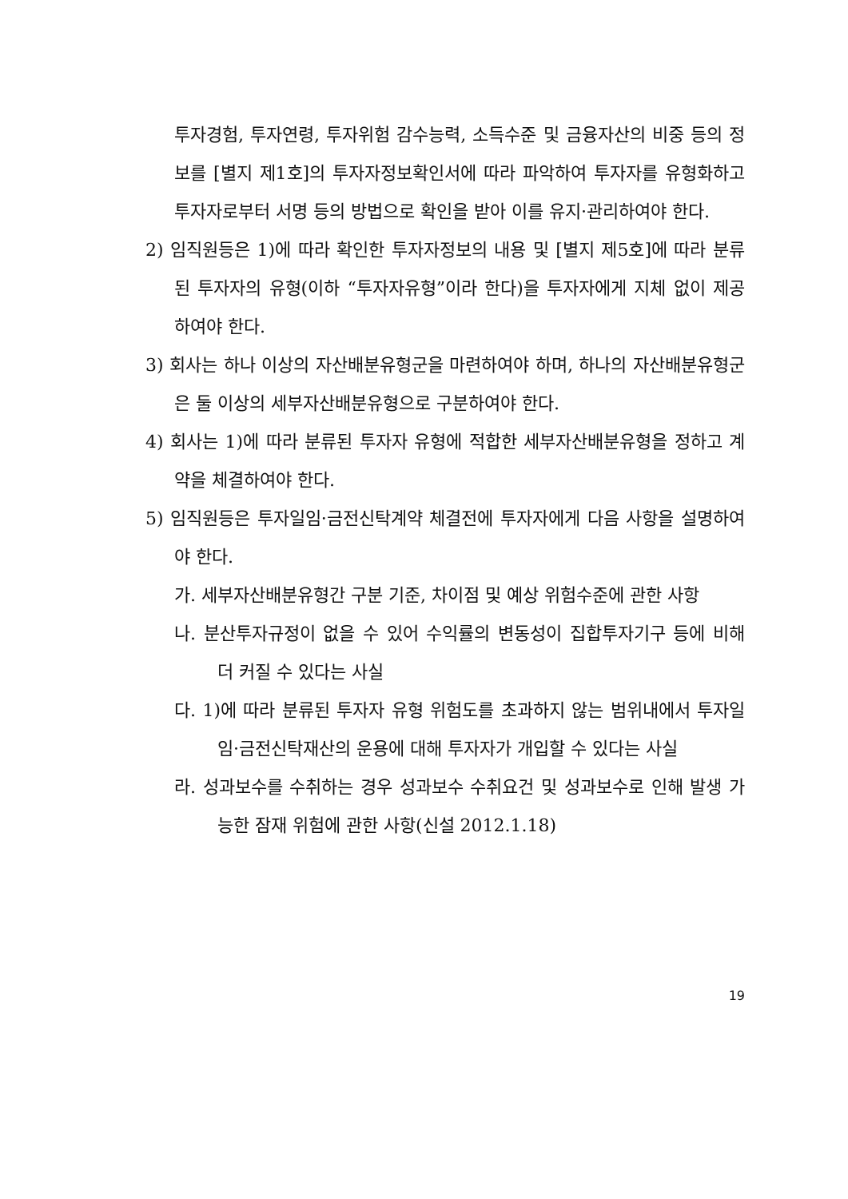투자경험, 투자연령, 투자위험 감수능력, 소득수준 및 금융자산의 비중 등의 정보를 [별지 제1호]의 투자자정보확인서에 따라 파악하여 투자자를 유형화하고 투자자로부터 서명 등의 방법으로 확인을 받아 이를 유지·관리하여야 한다.
2) 임직원등은 1)에 따라 확인한 투자자정보의 내용 및 [별지 제5호]에 따라 분류된 투자자의 유형(이하 “투자자유형”이라 한다)을 투자자에게 지체 없이 제공하여야 한다.
3) 회사는 하나 이상의 자산배분유형군을 마련하여야 하며, 하나의 자산배분유형군은 둘 이상의 세부자산배분유형으로 구분하여야 한다.
4) 회사는 1)에 따라 분류된 투자자 유형에 적합한 세부자산배분유형을 정하고 계약을 체결하여야 한다.
5) 임직원등은 투자일임·금전신탁계약 체결전에 투자자에게 다음 사항을 설명하여야 한다.
가. 세부자산배분유형간 구분 기준, 차이점 및 예상 위험수준에 관한 사항
나. 분산투자규정이 없을 수 있어 수익률의 변동성이 집합투자기구 등에 비해 더 커질 수 있다는 사실
다. 1)에 따라 분류된 투자자 유형 위험도를 초과하지 않는 범위내에서 투자일임·금전신탁재산의 운용에 대해 투자자가 개입할 수 있다는 사실
라. 성과보수를 수취하는 경우 성과보수 수취요건 및 성과보수로 인해 발생 가능한 잠재 위험에 관한 사항(신설 2012.1.18)
19